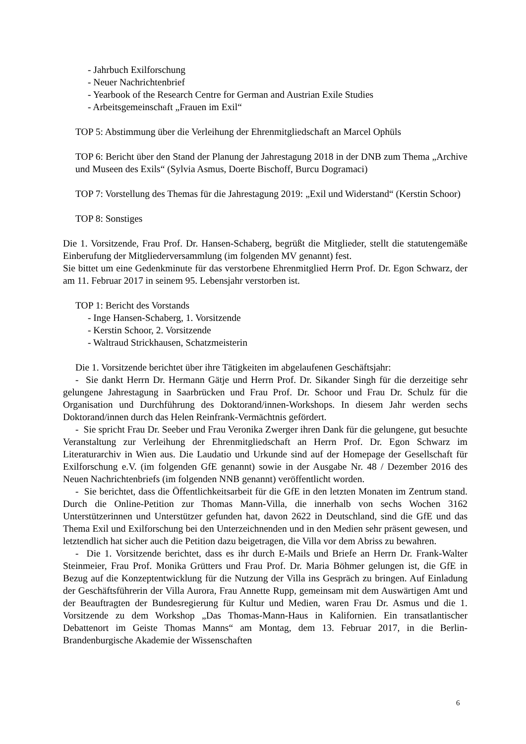- Jahrbuch Exilforschung
- Neuer Nachrichtenbrief
- Yearbook of the Research Centre for German and Austrian Exile Studies
- Arbeitsgemeinschaft „Frauen im Exil“
TOP 5: Abstimmung über die Verleihung der Ehrenmitgliedschaft an Marcel Ophüls
TOP 6: Bericht über den Stand der Planung der Jahrestagung 2018 in der DNB zum Thema „Archive und Museen des Exils“ (Sylvia Asmus, Doerte Bischoff, Burcu Dogramaci)
TOP 7: Vorstellung des Themas für die Jahrestagung 2019: „Exil und Widerstand“ (Kerstin Schoor)
TOP 8: Sonstiges
Die 1. Vorsitzende, Frau Prof. Dr. Hansen-Schaberg, begrüßt die Mitglieder, stellt die statutengemäße Einberufung der Mitgliederversammlung (im folgenden MV genannt) fest.
Sie bittet um eine Gedenkminute für das verstorbene Ehrenmitglied Herrn Prof. Dr. Egon Schwarz, der am 11. Februar 2017 in seinem 95. Lebensjahr verstorben ist.
TOP 1: Bericht des Vorstands
- Inge Hansen-Schaberg, 1. Vorsitzende
- Kerstin Schoor, 2. Vorsitzende
- Waltraud Strickhausen, Schatzmeisterin
Die 1. Vorsitzende berichtet über ihre Tätigkeiten im abgelaufenen Geschäftsjahr:
- Sie dankt Herrn Dr. Hermann Gätje und Herrn Prof. Dr. Sikander Singh für die derzeitige sehr gelungene Jahrestagung in Saarbrücken und Frau Prof. Dr. Schoor und Frau Dr. Schulz für die Organisation und Durchführung des Doktorand/innen-Workshops. In diesem Jahr werden sechs Doktorand/innen durch das Helen Reinfrank-Vermächtnis gefördert.
- Sie spricht Frau Dr. Seeber und Frau Veronika Zwerger ihren Dank für die gelungene, gut besuchte Veranstaltung zur Verleihung der Ehrenmitgliedschaft an Herrn Prof. Dr. Egon Schwarz im Literaturarchiv in Wien aus. Die Laudatio und Urkunde sind auf der Homepage der Gesellschaft für Exilforschung e.V. (im folgenden GfE genannt) sowie in der Ausgabe Nr. 48 / Dezember 2016 des Neuen Nachrichtenbriefs (im folgenden NNB genannt) veröffentlicht worden.
- Sie berichtet, dass die Öffentlichkeitsarbeit für die GfE in den letzten Monaten im Zentrum stand. Durch die Online-Petition zur Thomas Mann-Villa, die innerhalb von sechs Wochen 3162 Unterstützerinnen und Unterstützer gefunden hat, davon 2622 in Deutschland, sind die GfE und das Thema Exil und Exilforschung bei den Unterzeichnenden und in den Medien sehr präsent gewesen, und letztendlich hat sicher auch die Petition dazu beigetragen, die Villa vor dem Abriss zu bewahren.
- Die 1. Vorsitzende berichtet, dass es ihr durch E-Mails und Briefe an Herrn Dr. Frank-Walter Steinmeier, Frau Prof. Monika Grütters und Frau Prof. Dr. Maria Böhmer gelungen ist, die GfE in Bezug auf die Konzeptentwicklung für die Nutzung der Villa ins Gespräch zu bringen. Auf Einladung der Geschäftsführerin der Villa Aurora, Frau Annette Rupp, gemeinsam mit dem Auswärtigen Amt und der Beauftragten der Bundesregierung für Kultur und Medien, waren Frau Dr. Asmus und die 1. Vorsitzende zu dem Workshop „Das Thomas-Mann-Haus in Kalifornien. Ein transatlantischer Debattenort im Geiste Thomas Manns“ am Montag, dem 13. Februar 2017, in die Berlin-Brandenburgische Akademie der Wissenschaften
6